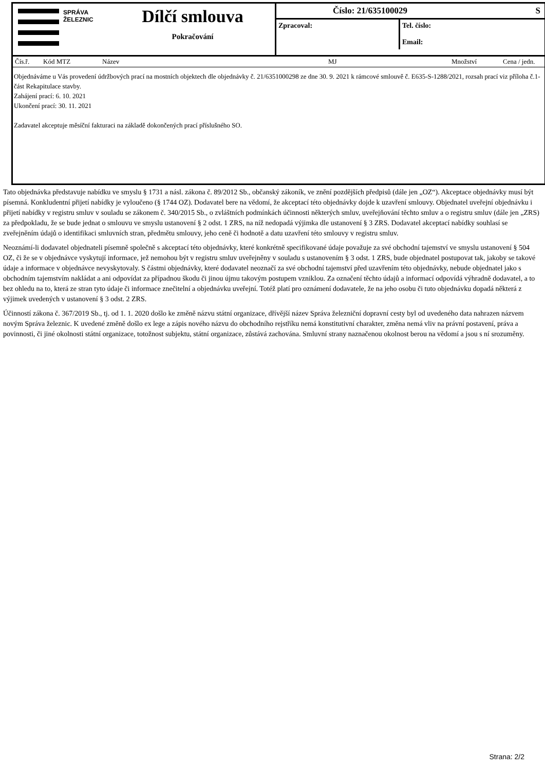SPRÁVA
ŽELEZNIC
Dílčí smlouva
Pokračování
Číslo: 21/635100029 S
Zpracoval: Tel. číslo:
Email:
Čís.ř. Kód MTZ Název MJ Množství Cena / jedn.
Objednáváme u Vás provedení údržbových prací na mostních objektech dle objednávky č. 21/6351000298 ze dne 30. 9. 2021 k rámcové smlouvě č. E635-S-1288/2021, rozsah prací viz příloha č.1-část Rekapitulace stavby.
Zahájení prací: 6. 10. 2021
Ukončení prací: 30. 11. 2021
Zadavatel akceptuje měsíční fakturaci na základě dokončených prací příslušného SO.
Tato objednávka představuje nabídku ve smyslu § 1731 a násl. zákona č. 89/2012 Sb., občanský zákoník, ve znění pozdějších předpisů (dále jen „OZ“). Akceptace objednávky musí být písemná. Konkludentní přijetí nabídky je vyloučeno (§ 1744 OZ). Dodavatel bere na vědomí, že akceptací této objednávky dojde k uzavření smlouvy. Objednatel uveřejní objednávku i přijetí nabídky v registru smluv v souladu se zákonem č. 340/2015 Sb., o zvláštních podmínkách účinnosti některých smluv, uveřejňování těchto smluv a o registru smluv (dále jen „ZRS) za předpokladu, že se bude jednat o smlouvu ve smyslu ustanovení § 2 odst. 1 ZRS, na níž nedopadá výjimka dle ustanovení § 3 ZRS. Dodavatel akceptací nabídky souhlasí se zveřejněním údajů o identifikaci smluvních stran, předmětu smlouvy, jeho ceně či hodnotě a datu uzavření této smlouvy v registru smluv.
Neoznámí-li dodavatel objednateli písemně společně s akceptací této objednávky, které konkrétně specifikované údaje považuje za své obchodní tajemství ve smyslu ustanovení § 504 OZ, či že se v objednávce vyskytují informace, jež nemohou být v registru smluv uveřejněny v souladu s ustanovením § 3 odst. 1 ZRS, bude objednatel postupovat tak, jakoby se takové údaje a informace v objednávce nevyskytovaly. S částmi objednávky, které dodavatel neoznačí za své obchodní tajemství před uzavřením této objednávky, nebude objednatel jako s obchodním tajemstvím nakládat a ani odpovídat za případnou škodu či jinou újmu takovým postupem vzniklou. Za označení těchto údajů a informací odpovídá výhradně dodavatel, a to bez ohledu na to, která ze stran tyto údaje či informace znečitelní a objednávku uveřejní. Totéž platí pro oznámení dodavatele, že na jeho osobu či tuto objednávku dopadá některá z výjimek uvedených v ustanovení § 3 odst. 2 ZRS.
Účinností zákona č. 367/2019 Sb., tj. od 1. 1. 2020 došlo ke změně názvu státní organizace, dřívější název Správa železniční dopravní cesty byl od uvedeného data nahrazen názvem novým Správa železnic. K uvedené změně došlo ex lege a zápis nového názvu do obchodního rejstříku nemá konstitutivní charakter, změna nemá vliv na právní postavení, práva a povinnosti, či jiné okolnosti státní organizace, totožnost subjektu, státní organizace, zůstává zachována. Smluvní strany naznačenou okolnost berou na vědomí a jsou s ní srozuměny.
Strana: 2/2